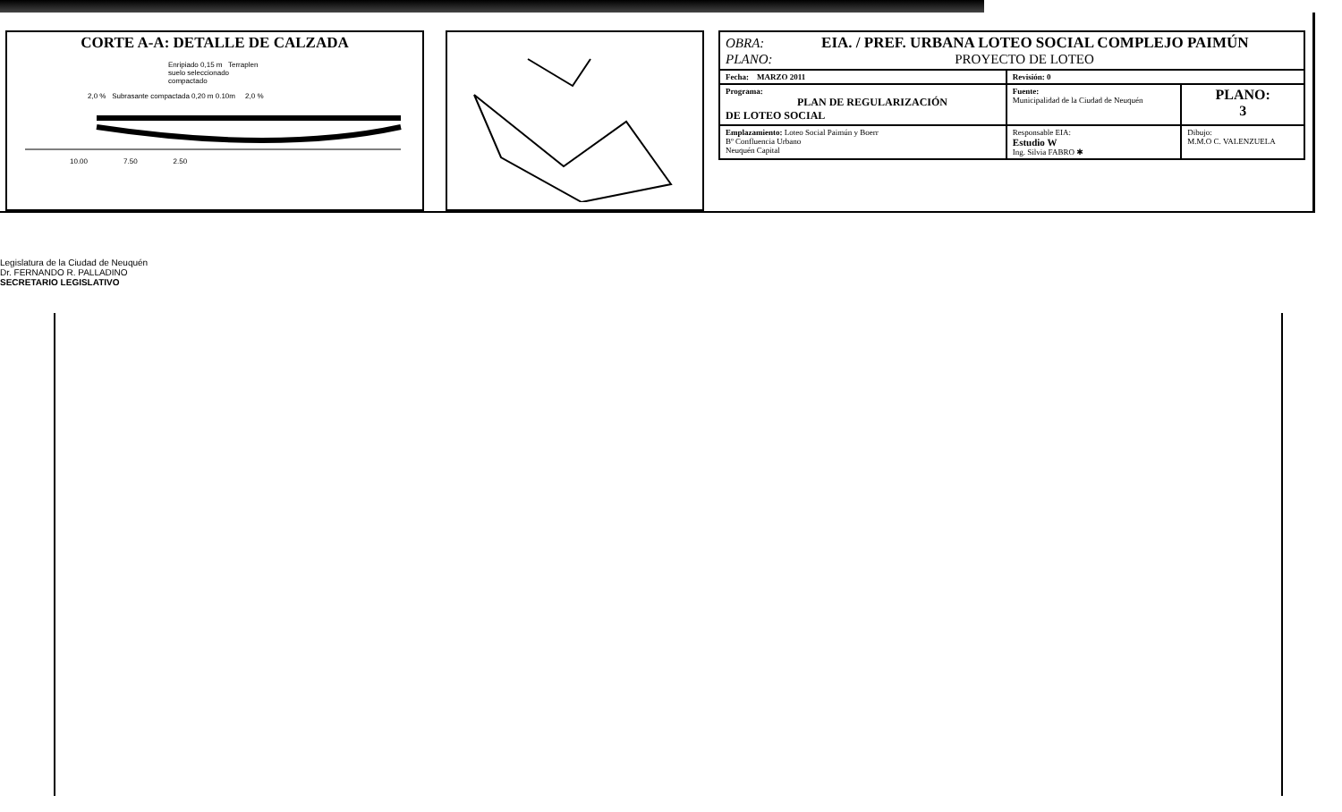CORTE A-A: DETALLE DE CALZADA
Enripiado 0,15 m Terraplen suelo seleccionado compactado
2,0 % Subrasante compactada 0,20 m 0.10m 2,0 %
10.00 7.50 2.50
| OBRA: EIA. / PREF. URBANA LOTEO SOCIAL COMPLEJO PAIMÚN PLANO: PROYECTO DE LOTEO | | |
| Fecha: MARZO 2011 | Revisión: 0 | |
| Programa: PLAN DE REGULARIZACIÓN DE LOTEO SOCIAL | Fuente: Municipalidad de la Ciudad de Neuquén | PLANO: 3 |
| Emplazamiento: Loteo Social Paimún y Boerr Bº Confluencia Urbano Neuquén Capital | Responsable EIA: Estudio W Ing. Silvia FABRO ✱ | Dibujo: M.M.O C. VALENZUELA |
Legislatura de la Ciudad de Neuquén
Dr. FERNANDO R. PALLADINO
SECRETARIO LEGISLATIVO